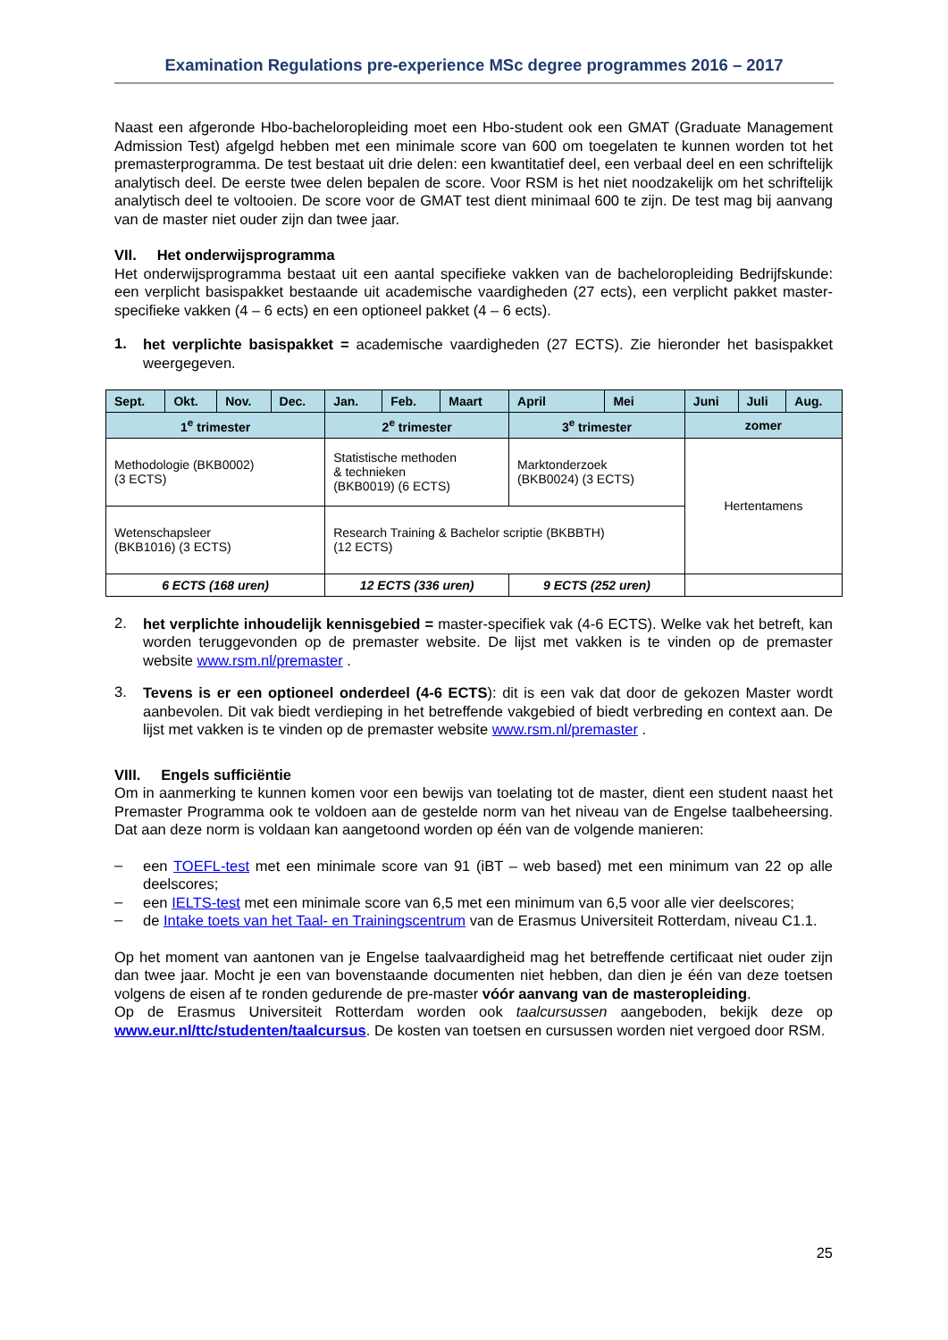Examination Regulations pre-experience MSc degree programmes 2016 – 2017
Naast een afgeronde Hbo-bacheloropleiding moet een Hbo-student ook een GMAT (Graduate Management Admission Test) afgelgd hebben met een minimale score van 600 om toegelaten te kunnen worden tot het premasterprogramma. De test bestaat uit drie delen: een kwantitatief deel, een verbaal deel en een schriftelijk analytisch deel. De eerste twee delen bepalen de score. Voor RSM is het niet noodzakelijk om het schriftelijk analytisch deel te voltooien. De score voor de GMAT test dient minimaal 600 te zijn. De test mag bij aanvang van de master niet ouder zijn dan twee jaar.
VII. Het onderwijsprogramma
Het onderwijsprogramma bestaat uit een aantal specifieke vakken van de bacheloropleiding Bedrijfskunde: een verplicht basispakket bestaande uit academische vaardigheden (27 ects), een verplicht pakket master-specifieke vakken (4 – 6 ects) en een optioneel pakket (4 – 6 ects).
1.
het verplichte basispakket = academische vaardigheden (27 ECTS). Zie hieronder het basispakket weergegeven.
| Sept. | Okt. | Nov. | Dec. | Jan. | Feb. | Maart | April | Mei | Juni | Juli | Aug. |
| --- | --- | --- | --- | --- | --- | --- | --- | --- | --- | --- | --- |
| 1<sup>e</sup> trimester | | | | 2<sup>e</sup> trimester | | | 3<sup>e</sup> trimester | | zomer | | |
| Methodologie (BKB0002) (3 ECTS) | | | | Statistische methoden & technieken (BKB0019) (6 ECTS) | | | Marktonderzoek (BKB0024) (3 ECTS) | | Hertentamens | | |
| Wetenschapsleer (BKB1016) (3 ECTS) | | | | Research Training & Bachelor scriptie (BKBBTH) (12 ECTS) | | | | | | | |
| 6 ECTS (168 uren) | | | | 12 ECTS (336 uren) | | | 9 ECTS (252 uren) | | | | |
2.
het verplichte inhoudelijk kennisgebied = master-specifiek vak (4-6 ECTS). Welke vak het betreft, kan worden teruggevonden op de premaster website. De lijst met vakken is te vinden op de premaster website www.rsm.nl/premaster .
3.
Tevens is er een optioneel onderdeel (4-6 ECTS): dit is een vak dat door de gekozen Master wordt aanbevolen. Dit vak biedt verdieping in het betreffende vakgebied of biedt verbreding en context aan. De lijst met vakken is te vinden op de premaster website www.rsm.nl/premaster .
VIII. Engels sufficiëntie
Om in aanmerking te kunnen komen voor een bewijs van toelating tot de master, dient een student naast het Premaster Programma ook te voldoen aan de gestelde norm van het niveau van de Engelse taalbeheersing. Dat aan deze norm is voldaan kan aangetoond worden op één van de volgende manieren:
–
een TOEFL-test met een minimale score van 91 (iBT – web based) met een minimum van 22 op alle deelscores;
–
een IELTS-test met een minimale score van 6,5 met een minimum van 6,5 voor alle vier deelscores;
–
de Intake toets van het Taal- en Trainingscentrum van de Erasmus Universiteit Rotterdam, niveau C1.1.
Op het moment van aantonen van je Engelse taalvaardigheid mag het betreffende certificaat niet ouder zijn dan twee jaar. Mocht je een van bovenstaande documenten niet hebben, dan dien je één van deze toetsen volgens de eisen af te ronden gedurende de pre-master vóór aanvang van de masteropleiding.
Op de Erasmus Universiteit Rotterdam worden ook taalcursussen aangeboden, bekijk deze op www.eur.nl/ttc/studenten/taalcursus. De kosten van toetsen en cursussen worden niet vergoed door RSM.
25